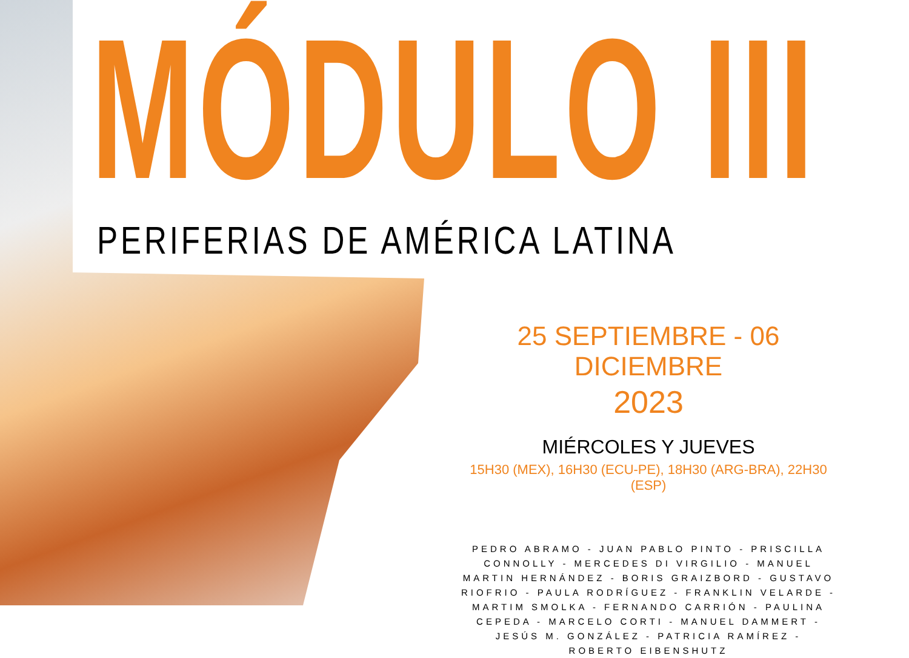MÓDULO III PERIFERIAS DE AMÉRICA LATINA
25 SEPTIEMBRE - 06 DICIEMBRE
2023
MIÉRCOLES Y JUEVES
15H30 (MEX), 16H30 (ECU-PE), 18H30 (ARG-BRA), 22H30 (ESP)
PEDRO ABRAMO - JUAN PABLO PINTO - PRISCILLA CONNOLLY - MERCEDES DI VIRGILIO - MANUEL MARTIN HERNÁNDEZ - BORIS GRAIZBORD - GUSTAVO RIOFRIO - PAULA RODRÍGUEZ - FRANKLIN VELARDE - MARTIM SMOLKA - FERNANDO CARRIÓN - PAULINA CEPEDA - MARCELO CORTI - MANUEL DAMMERT - JESÚS M. GONZÁLEZ - PATRICIA RAMÍREZ - ROBERTO EIBENSHUTZ